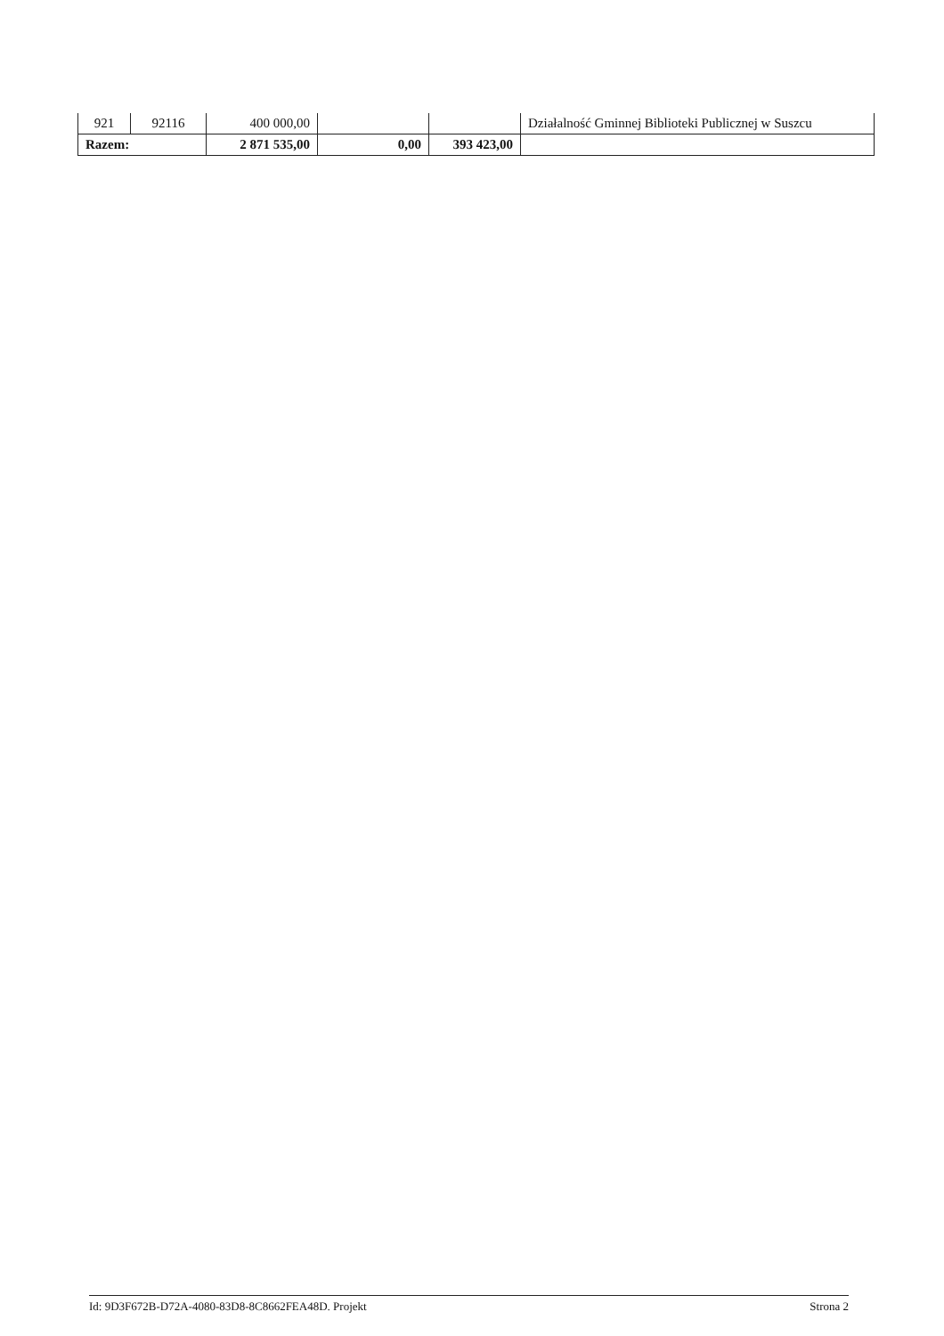| 921 | 92116 | 400 000,00 | | | Działalność Gminnej Biblioteki Publicznej w Suszcu |
| Razem: | | 2 871 535,00 | 0,00 | 393 423,00 | |
Id: 9D3F672B-D72A-4080-83D8-8C8662FEA48D. Projekt Strona 2